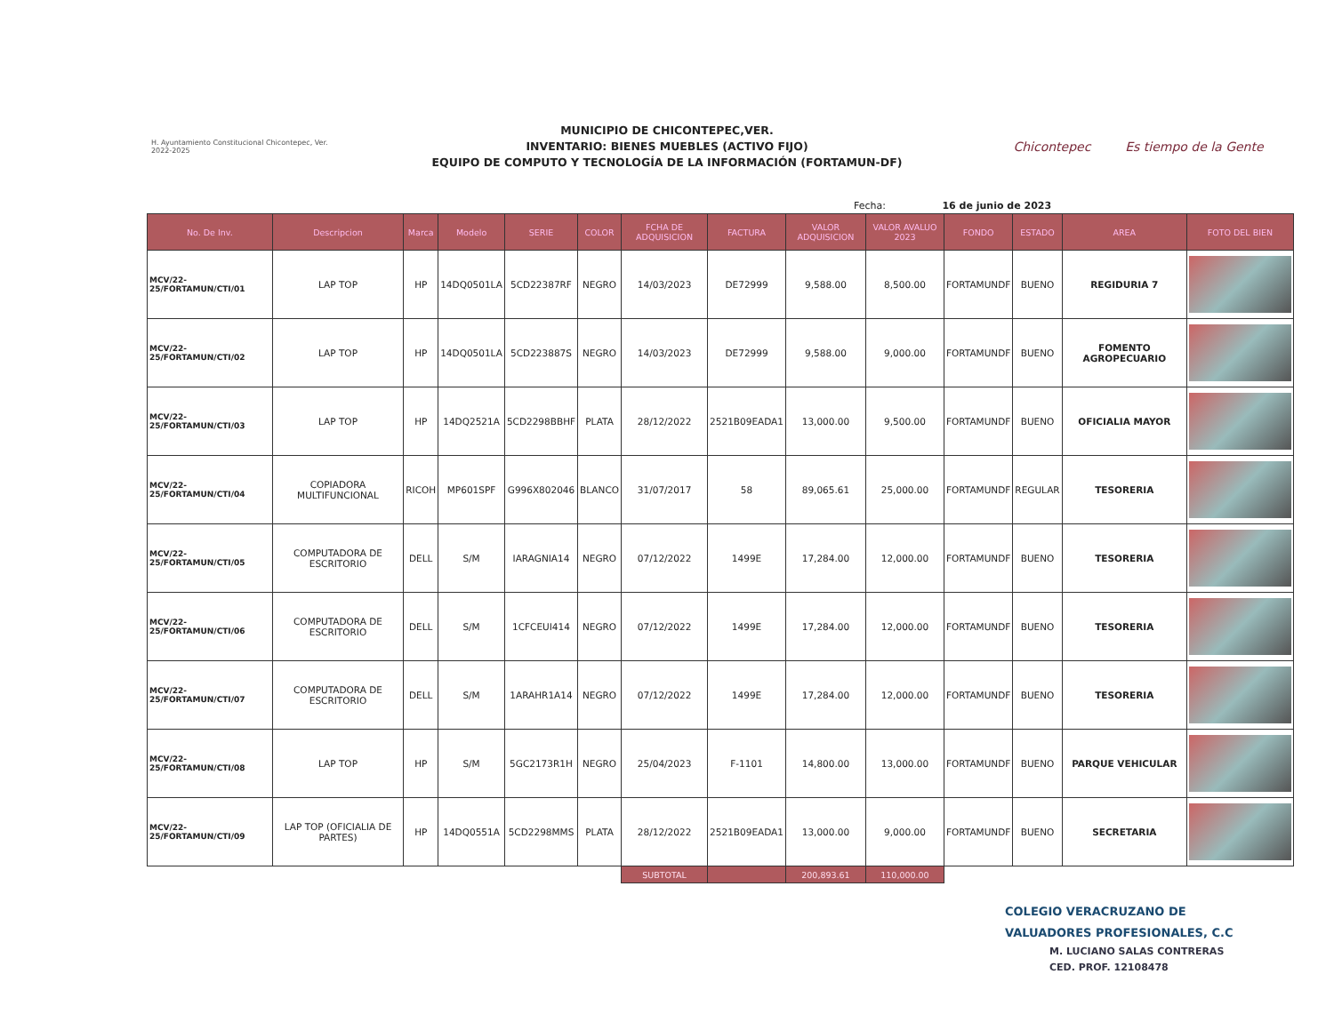H. Ayuntamiento Constitucional Chicontepec, Ver. 2022-2025
MUNICIPIO DE CHICONTEPEC,VER.
INVENTARIO: BIENES MUEBLES (ACTIVO FIJO)
EQUIPO DE COMPUTO Y TECNOLOGÍA DE LA INFORMACIÓN (FORTAMUN-DF)
Chicontepec Es tiempo de la Gente
Fecha: 16 de junio de 2023
| No. De Inv. | Descripcion | Marca | Modelo | SERIE | COLOR | FCHA DE ADQUISICION | FACTURA | VALOR ADQUISICION | VALOR AVALUO 2023 | FONDO | ESTADO | AREA | FOTO DEL BIEN |
| --- | --- | --- | --- | --- | --- | --- | --- | --- | --- | --- | --- | --- | --- |
| MCV/22-25/FORTAMUN/CTI/01 | LAP TOP | HP | 14DQ0501LA | 5CD22387RF | NEGRO | 14/03/2023 | DE72999 | 9,588.00 | 8,500.00 | FORTAMUNDF | BUENO | REGIDURIA 7 | |
| MCV/22-25/FORTAMUN/CTI/02 | LAP TOP | HP | 14DQ0501LA | 5CD223887S | NEGRO | 14/03/2023 | DE72999 | 9,588.00 | 9,000.00 | FORTAMUNDF | BUENO | FOMENTO AGROPECUARIO | |
| MCV/22-25/FORTAMUN/CTI/03 | LAP TOP | HP | 14DQ2521A | 5CD2298BBHF | PLATA | 28/12/2022 | 2521B09EADA1 | 13,000.00 | 9,500.00 | FORTAMUNDF | BUENO | OFICIALIA MAYOR | |
| MCV/22-25/FORTAMUN/CTI/04 | COPIADORA MULTIFUNCIONAL | RICOH | MP601SPF | G996X802046 | BLANCO | 31/07/2017 | 58 | 89,065.61 | 25,000.00 | FORTAMUNDF | REGULAR | TESORERIA | |
| MCV/22-25/FORTAMUN/CTI/05 | COMPUTADORA DE ESCRITORIO | DELL | S/M | IARAGNIA14 | NEGRO | 07/12/2022 | 1499E | 17,284.00 | 12,000.00 | FORTAMUNDF | BUENO | TESORERIA | |
| MCV/22-25/FORTAMUN/CTI/06 | COMPUTADORA DE ESCRITORIO | DELL | S/M | 1CFCEUI414 | NEGRO | 07/12/2022 | 1499E | 17,284.00 | 12,000.00 | FORTAMUNDF | BUENO | TESORERIA | |
| MCV/22-25/FORTAMUN/CTI/07 | COMPUTADORA DE ESCRITORIO | DELL | S/M | 1ARAHR1A14 | NEGRO | 07/12/2022 | 1499E | 17,284.00 | 12,000.00 | FORTAMUNDF | BUENO | TESORERIA | |
| MCV/22-25/FORTAMUN/CTI/08 | LAP TOP | HP | S/M | 5GC2173R1H | NEGRO | 25/04/2023 | F-1101 | 14,800.00 | 13,000.00 | FORTAMUNDF | BUENO | PARQUE VEHICULAR | |
| MCV/22-25/FORTAMUN/CTI/09 | LAP TOP (OFICIALIA DE PARTES) | HP | 14DQ0551A | 5CD2298MMS | PLATA | 28/12/2022 | 2521B09EADA1 | 13,000.00 | 9,000.00 | FORTAMUNDF | BUENO | SECRETARIA | |
| | | | | | | SUBTOTAL | | 200,893.61 | 110,000.00 | | | | |
COLEGIO VERACRUZANO DE
VALUADORES PROFESIONALES, C.C
M. LUCIANO SALAS CONTRERAS
CED. PROF. 12108478